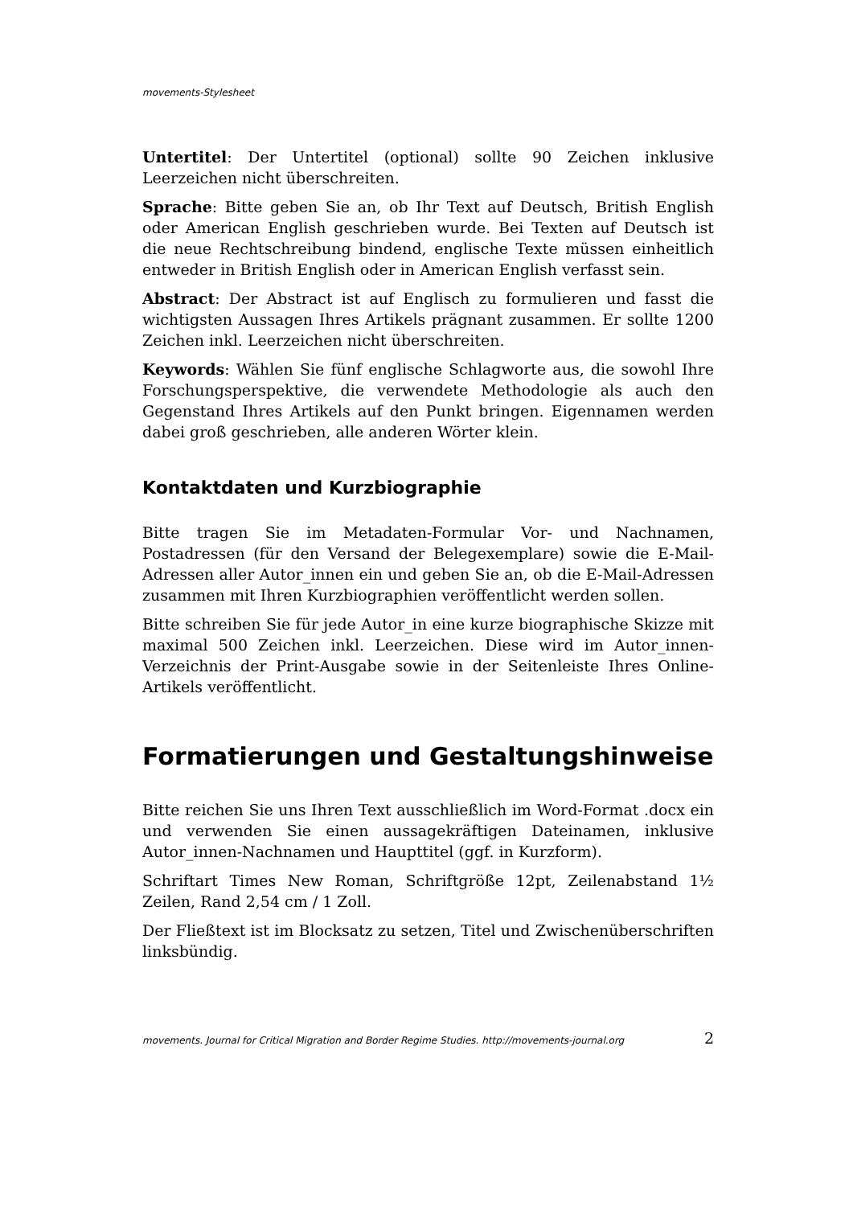movements-Stylesheet
Untertitel: Der Untertitel (optional) sollte 90 Zeichen inklusive Leerzeichen nicht überschreiten.
Sprache: Bitte geben Sie an, ob Ihr Text auf Deutsch, British English oder American English geschrieben wurde. Bei Texten auf Deutsch ist die neue Rechtschreibung bindend, englische Texte müssen einheitlich entweder in British English oder in American English verfasst sein.
Abstract: Der Abstract ist auf Englisch zu formulieren und fasst die wichtigsten Aussagen Ihres Artikels prägnant zusammen. Er sollte 1200 Zeichen inkl. Leerzeichen nicht überschreiten.
Keywords: Wählen Sie fünf englische Schlagworte aus, die sowohl Ihre Forschungsperspektive, die verwendete Methodologie als auch den Gegenstand Ihres Artikels auf den Punkt bringen. Eigennamen werden dabei groß geschrieben, alle anderen Wörter klein.
Kontaktdaten und Kurzbiographie
Bitte tragen Sie im Metadaten-Formular Vor- und Nachnamen, Postadressen (für den Versand der Belegexemplare) sowie die E-Mail-Adressen aller Autor_innen ein und geben Sie an, ob die E-Mail-Adressen zusammen mit Ihren Kurzbiographien veröffentlicht werden sollen.
Bitte schreiben Sie für jede Autor_in eine kurze biographische Skizze mit maximal 500 Zeichen inkl. Leerzeichen. Diese wird im Autor_innen-Verzeichnis der Print-Ausgabe sowie in der Seitenleiste Ihres Online-Artikels veröffentlicht.
Formatierungen und Gestaltungshinweise
Bitte reichen Sie uns Ihren Text ausschließlich im Word-Format .docx ein und verwenden Sie einen aussagekräftigen Dateinamen, inklusive Autor_innen-Nachnamen und Haupttitel (ggf. in Kurzform).
Schriftart Times New Roman, Schriftgröße 12pt, Zeilenabstand 1½ Zeilen, Rand 2,54 cm / 1 Zoll.
Der Fließtext ist im Blocksatz zu setzen, Titel und Zwischenüberschriften linksbündig.
movements. Journal for Critical Migration and Border Regime Studies. http://movements-journal.org 2